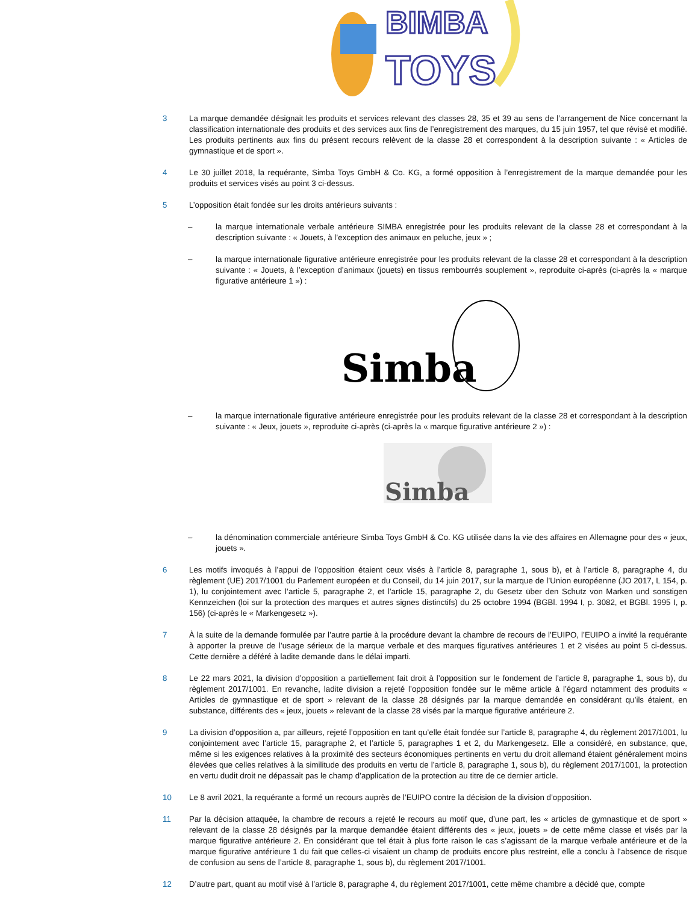BIMBA
TOYS
3 La marque demandée désignait les produits et services relevant des classes 28, 35 et 39 au sens de l’arrangement de Nice concernant la classification internationale des produits et des services aux fins de l’enregistrement des marques, du 15 juin 1957, tel que révisé et modifié. Les produits pertinents aux fins du présent recours relèvent de la classe 28 et correspondent à la description suivante : « Articles de gymnastique et de sport ».
4 Le 30 juillet 2018, la requérante, Simba Toys GmbH & Co. KG, a formé opposition à l’enregistrement de la marque demandée pour les produits et services visés au point 3 ci-dessus.
5 L’opposition était fondée sur les droits antérieurs suivants :
– la marque internationale verbale antérieure SIMBA enregistrée pour les produits relevant de la classe 28 et correspondant à la description suivante : « Jouets, à l’exception des animaux en peluche, jeux » ;
– la marque internationale figurative antérieure enregistrée pour les produits relevant de la classe 28 et correspondant à la description suivante : « Jouets, à l’exception d’animaux (jouets) en tissus rembourrés souplement », reproduite ci-après (ci-après la « marque figurative antérieure 1 ») :
Simba
– la marque internationale figurative antérieure enregistrée pour les produits relevant de la classe 28 et correspondant à la description suivante : « Jeux, jouets », reproduite ci-après (ci-après la « marque figurative antérieure 2 ») :
Simba
– la dénomination commerciale antérieure Simba Toys GmbH & Co. KG utilisée dans la vie des affaires en Allemagne pour des « jeux, jouets ».
6 Les motifs invoqués à l’appui de l’opposition étaient ceux visés à l’article 8, paragraphe 1, sous b), et à l’article 8, paragraphe 4, du règlement (UE) 2017/1001 du Parlement européen et du Conseil, du 14 juin 2017, sur la marque de l’Union européenne (JO 2017, L 154, p. 1), lu conjointement avec l’article 5, paragraphe 2, et l’article 15, paragraphe 2, du Gesetz über den Schutz von Marken und sonstigen Kennzeichen (loi sur la protection des marques et autres signes distinctifs) du 25 octobre 1994 (BGBl. 1994 I, p. 3082, et BGBl. 1995 I, p. 156) (ci-après le « Markengesetz »).
7 À la suite de la demande formulée par l’autre partie à la procédure devant la chambre de recours de l’EUIPO, l’EUIPO a invité la requérante à apporter la preuve de l’usage sérieux de la marque verbale et des marques figuratives antérieures 1 et 2 visées au point 5 ci-dessus. Cette dernière a déféré à ladite demande dans le délai imparti.
8 Le 22 mars 2021, la division d’opposition a partiellement fait droit à l’opposition sur le fondement de l’article 8, paragraphe 1, sous b), du règlement 2017/1001. En revanche, ladite division a rejeté l’opposition fondée sur le même article à l’égard notamment des produits « Articles de gymnastique et de sport » relevant de la classe 28 désignés par la marque demandée en considérant qu’ils étaient, en substance, différents des « jeux, jouets » relevant de la classe 28 visés par la marque figurative antérieure 2.
9 La division d’opposition a, par ailleurs, rejeté l’opposition en tant qu’elle était fondée sur l’article 8, paragraphe 4, du règlement 2017/1001, lu conjointement avec l’article 15, paragraphe 2, et l’article 5, paragraphes 1 et 2, du Markengesetz. Elle a considéré, en substance, que, même si les exigences relatives à la proximité des secteurs économiques pertinents en vertu du droit allemand étaient généralement moins élevées que celles relatives à la similitude des produits en vertu de l’article 8, paragraphe 1, sous b), du règlement 2017/1001, la protection en vertu dudit droit ne dépassait pas le champ d’application de la protection au titre de ce dernier article.
10 Le 8 avril 2021, la requérante a formé un recours auprès de l’EUIPO contre la décision de la division d’opposition.
11 Par la décision attaquée, la chambre de recours a rejeté le recours au motif que, d’une part, les « articles de gymnastique et de sport » relevant de la classe 28 désignés par la marque demandée étaient différents des « jeux, jouets » de cette même classe et visés par la marque figurative antérieure 2. En considérant que tel était à plus forte raison le cas s’agissant de la marque verbale antérieure et de la marque figurative antérieure 1 du fait que celles-ci visaient un champ de produits encore plus restreint, elle a conclu à l’absence de risque de confusion au sens de l’article 8, paragraphe 1, sous b), du règlement 2017/1001.
12 D’autre part, quant au motif visé à l’article 8, paragraphe 4, du règlement 2017/1001, cette même chambre a décidé que, compte